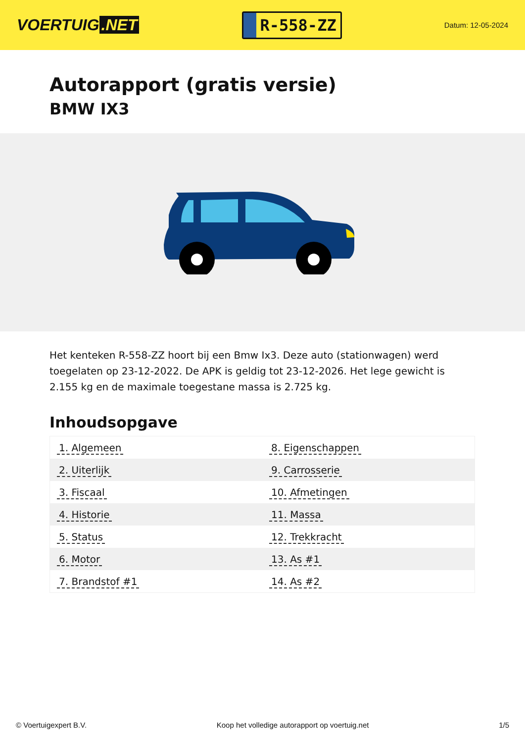VOERTUIG.NET
R-558-ZZ
Datum: 12-05-2024
Autorapport (gratis versie)
BMW IX3
Het kenteken R-558-ZZ hoort bij een Bmw Ix3. Deze auto (stationwagen) werd toegelaten op 23-12-2022. De APK is geldig tot 23-12-2026. Het lege gewicht is 2.155 kg en de maximale toegestane massa is 2.725 kg.
Inhoudsopgave
| 1. Algemeen | 8. Eigenschappen |
| 2. Uiterlijk | 9. Carrosserie |
| 3. Fiscaal | 10. Afmetingen |
| 4. Historie | 11. Massa |
| 5. Status | 12. Trekkracht |
| 6. Motor | 13. As #1 |
| 7. Brandstof #1 | 14. As #2 |
© Voertuigexpert B.V. Koop het volledige autorapport op voertuig.net 1/5